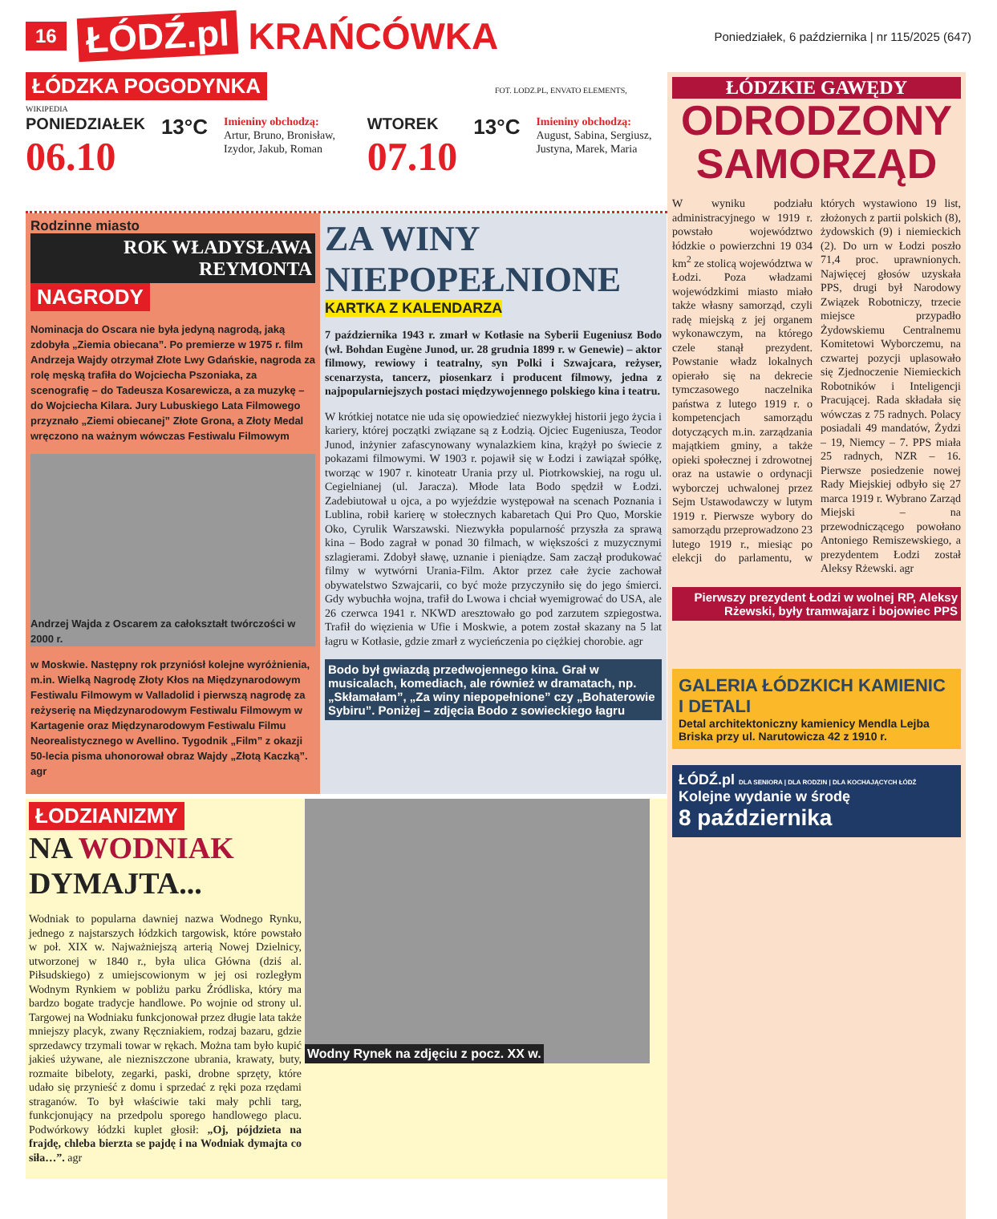16
ŁÓDŹ.pl
KRAŃCÓWKA
Poniedziałek, 6 października | nr 115/2025 (647)
ŁÓDZKA POGODYNKA
FOT. LODZ.PL, ENVATO ELEMENTS, WIKIPEDIA
PONIEDZIAŁEK
06.10
13°C
Imieniny obchodzą:
Artur, Bruno, Bronisław, Izydor, Jakub, Roman
WTOREK
07.10
13°C
Imieniny obchodzą:
August, Sabina, Sergiusz, Justyna, Marek, Maria
Rodzinne miasto
ROK WŁADYSŁAWA REYMONTA
NAGRODY
Nominacja do Oscara nie była jedyną nagrodą, jaką zdobyła „Ziemia obiecana”. Po premierze w 1975 r. film Andrzeja Wajdy otrzymał Złote Lwy Gdańskie, nagroda za rolę męską trafiła do Wojciecha Pszoniaka, za scenografię – do Tadeusza Kosarewicza, a za muzykę – do Wojciecha Kilara. Jury Lubuskiego Lata Filmowego przyznało „Ziemi obiecanej” Złote Grona, a Złoty Medal wręczono na ważnym wówczas Festiwalu Filmowym
Andrzej Wajda z Oscarem za całokształt twórczości w 2000 r.
w Moskwie. Następny rok przyniósł kolejne wyróżnienia, m.in. Wielką Nagrodę Złoty Kłos na Międzynarodowym Festiwalu Filmowym w Valladolid i pierwszą nagrodę za reżyserię na Międzynarodowym Festiwalu Filmowym w Kartagenie oraz Międzynarodowym Festiwalu Filmu Neorealistycznego w Avellino. Tygodnik „Film” z okazji 50-lecia pisma uhonorował obraz Wajdy „Złotą Kaczką”. agr
ZA WINY NIEPOPEŁNIONE
KARTKA Z KALENDARZA
7 października 1943 r. zmarł w Kotłasie na Syberii Eugeniusz Bodo (wł. Bohdan Eugène Junod, ur. 28 grudnia 1899 r. w Genewie) – aktor filmowy, rewiowy i teatralny, syn Polki i Szwajcara, reżyser, scenarzysta, tancerz, piosenkarz i producent filmowy, jedna z najpopularniejszych postaci międzywojennego polskiego kina i teatru.
W krótkiej notatce nie uda się opowiedzieć niezwykłej historii jego życia i kariery, której początki związane są z Łodzią. Ojciec Eugeniusza, Teodor Junod, inżynier zafascynowany wynalazkiem kina, krążył po świecie z pokazami filmowymi. W 1903 r. pojawił się w Łodzi i zawiązał spółkę, tworząc w 1907 r. kinoteatr Urania przy ul. Piotrkowskiej, na rogu ul. Cegielnianej (ul. Jaracza). Młode lata Bodo spędził w Łodzi. Zadebiutował u ojca, a po wyjeździe występował na scenach Poznania i Lublina, robił karierę w stołecznych kabaretach Qui Pro Quo, Morskie Oko, Cyrulik Warszawski. Niezwykła popularność przyszła za sprawą kina – Bodo zagrał w ponad 30 filmach, w większości z muzycznymi szlagierami. Zdobył sławę, uznanie i pieniądze. Sam zaczął produkować filmy w wytwórni Urania-Film. Aktor przez całe życie zachował obywatelstwo Szwajcarii, co być może przyczyniło się do jego śmierci. Gdy wybuchła wojna, trafił do Lwowa i chciał wyemigrować do USA, ale 26 czerwca 1941 r. NKWD aresztowało go pod zarzutem szpiegostwa. Trafił do więzienia w Ufie i Moskwie, a potem został skazany na 5 lat łagru w Kotłasie, gdzie zmarł z wycieńczenia po ciężkiej chorobie. agr
Bodo był gwiazdą przedwojennego kina. Grał w musicalach, komediach, ale również w dramatach, np. „Skłamałam”, „Za winy niepopełnione” czy „Bohaterowie Sybiru”. Poniżej – zdjęcia Bodo z sowieckiego łagru
ŁODZIANIZMY
NA WODNIAK DYMAJTA...
Wodniak to popularna dawniej nazwa Wodnego Rynku, jednego z najstarszych łódzkich targowisk, które powstało w poł. XIX w. Najważniejszą arterią Nowej Dzielnicy, utworzonej w 1840 r., była ulica Główna (dziś al. Piłsudskiego) z umiejscowionym w jej osi rozległym Wodnym Rynkiem w pobliżu parku Źródliska, który ma bardzo bogate tradycje handlowe. Po wojnie od strony ul. Targowej na Wodniaku funkcjonował przez długie lata także mniejszy placyk, zwany Ręczniakiem, rodzaj bazaru, gdzie sprzedawcy trzymali towar w rękach. Można tam było kupić jakieś używane, ale niezniszczone ubrania, krawaty, buty, rozmaite bibeloty, zegarki, paski, drobne sprzęty, które udało się przynieść z domu i sprzedać z ręki poza rzędami straganów. To był właściwie taki mały pchli targ, funkcjonujący na przedpolu sporego handlowego placu. Podwórkowy łódzki kuplet głosił: „Oj, pójdzieta na frajdę, chleba bierzta se pajdę i na Wodniak dymajta co siła…”. agr
Wodny Rynek na zdjęciu z pocz. XX w.
ŁÓDZKIE GAWĘDY
ODRODZONY SAMORZĄD
W wyniku podziału administracyjnego w 1919 r. powstało województwo łódzkie o powierzchni 19 034 km<sup>2</sup> ze stolicą województwa w Łodzi. Poza władzami wojewódzkimi miasto miało także własny samorząd, czyli radę miejską z jej organem wykonawczym, na którego czele stanął prezydent. Powstanie władz lokalnych opierało się na dekrecie tymczasowego naczelnika państwa z lutego 1919 r. o kompetencjach samorządu dotyczących m.in. zarządzania majątkiem gminy, a także opieki społecznej i zdrowotnej oraz na ustawie o ordynacji wyborczej uchwalonej przez Sejm Ustawodawczy w lutym 1919 r. Pierwsze wybory do samorządu przeprowadzono 23 lutego 1919 r., miesiąc po elekcji do parlamentu, w których wystawiono 19 list, złożonych z partii polskich (8), żydowskich (9) i niemieckich (2). Do urn w Łodzi poszło 71,4 proc. uprawnionych. Najwięcej głosów uzyskała PPS, drugi był Narodowy Związek Robotniczy, trzecie miejsce przypadło Żydowskiemu Centralnemu Komitetowi Wyborczemu, na czwartej pozycji uplasowało się Zjednoczenie Niemieckich Robotników i Inteligencji Pracującej. Rada składała się wówczas z 75 radnych. Polacy posiadali 49 mandatów, Żydzi – 19, Niemcy – 7. PPS miała 25 radnych, NZR – 16. Pierwsze posiedzenie nowej Rady Miejskiej odbyło się 27 marca 1919 r. Wybrano Zarząd Miejski – na przewodniczącego powołano Antoniego Remiszewskiego, a prezydentem Łodzi został Aleksy Rżewski. agr
Pierwszy prezydent Łodzi w wolnej RP, Aleksy Rżewski, były tramwajarz i bojowiec PPS
GALERIA ŁÓDZKICH KAMIENIC I DETALI
Detal architektoniczny kamienicy Mendla Lejba Briska przy ul. Narutowicza 42 z 1910 r.
ŁÓDŹ.pl DLA SENIORA | DLA RODZIN | DLA KOCHAJĄCYCH ŁÓDŹ
Kolejne wydanie w środę
8 października